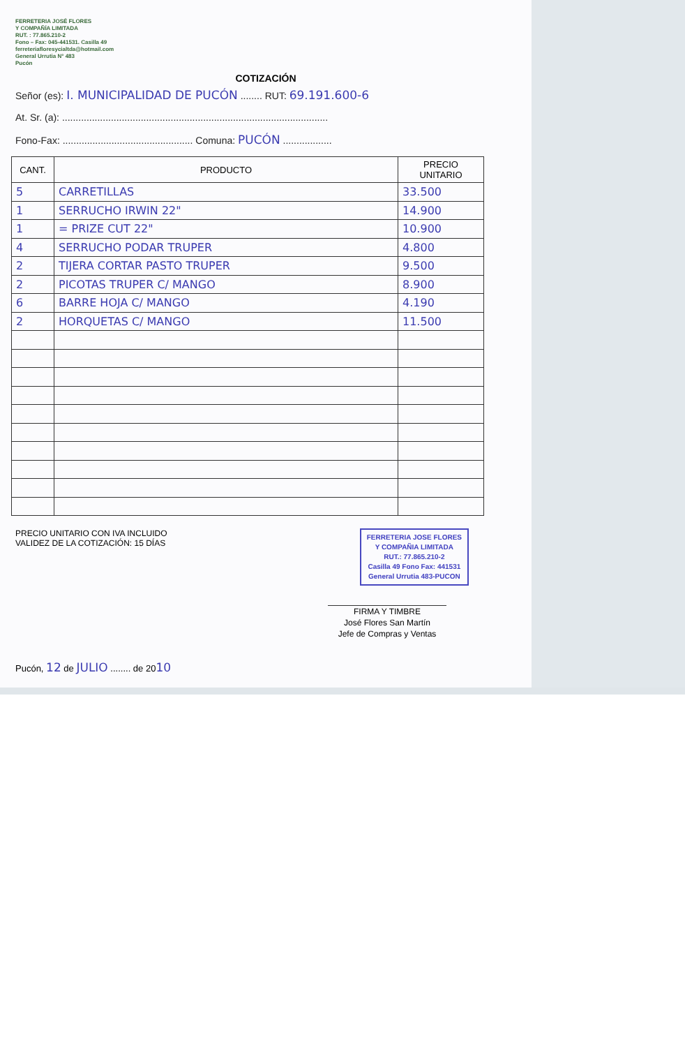FERRETERIA JOSÉ FLORES
Y COMPAÑÍA LIMITADA
RUT. : 77.865.210-2
Fono – Fax: 045-441531. Casilla 49
ferreteriafloresycialtda@hotmail.com
General Urrutia N° 483
Pucón
COTIZACIÓN
Señor (es): I. MUNICIPALIDAD DE PUCÓN ........ RUT: 69.191.600-6
At. Sr. (a): ..................................................................................................
Fono-Fax: ................................................ Comuna: PUCÓN ..................
| CANT. | PRODUCTO | PRECIO UNITARIO |
| --- | --- | --- |
| 5 | CARRETILLAS | 33.500 |
| 1 | SERRUCHO IRWIN 22" | 14.900 |
| 1 | = PRIZE CUT 22" | 10.900 |
| 4 | SERRUCHO PODAR TRUPER | 4.800 |
| 2 | TIJERA CORTAR PASTO TRUPER | 9.500 |
| 2 | PICOTAS TRUPER C/ MANGO | 8.900 |
| 6 | BARRE HOJA C/ MANGO | 4.190 |
| 2 | HORQUETAS C/ MANGO | 11.500 |
PRECIO UNITARIO CON IVA INCLUIDO
VALIDEZ DE LA COTIZACIÓN: 15 DÍAS
FERRETERIA JOSE FLORES
Y COMPAÑIA LIMITADA
RUT.: 77.865.210-2
Casilla 49 Fono Fax: 441531
General Urrutia 483-PUCON
FIRMA Y TIMBRE
José Flores San Martín
Jefe de Compras y Ventas
Pucón, 12 de JULIO ........ de 2010